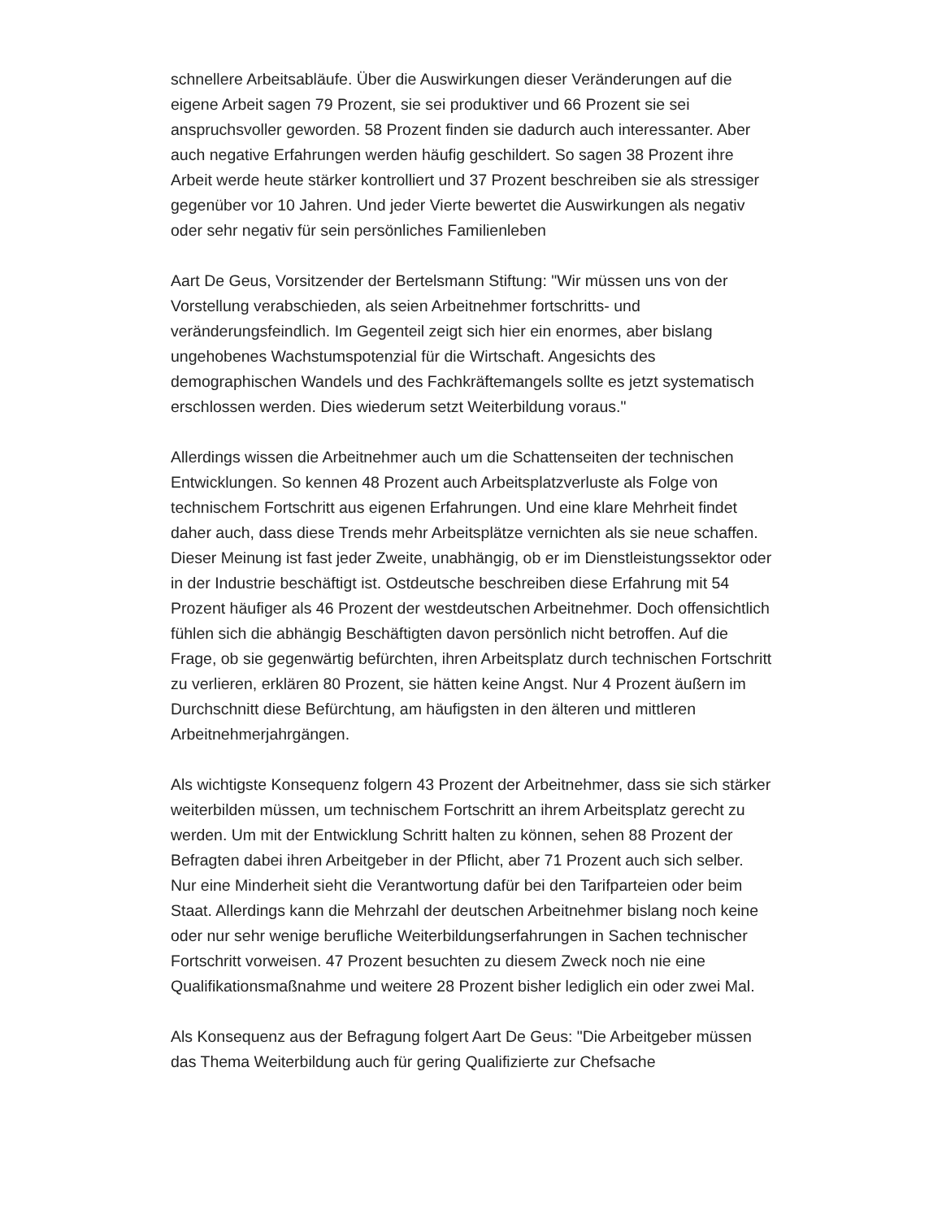schnellere Arbeitsabläufe. Über die Auswirkungen dieser Veränderungen auf die eigene Arbeit sagen 79 Prozent, sie sei produktiver und 66 Prozent sie sei anspruchsvoller geworden. 58 Prozent finden sie dadurch auch interessanter. Aber auch negative Erfahrungen werden häufig geschildert. So sagen 38 Prozent ihre Arbeit werde heute stärker kontrolliert und 37 Prozent beschreiben sie als stressiger gegenüber vor 10 Jahren. Und jeder Vierte bewertet die Auswirkungen als negativ oder sehr negativ für sein persönliches Familienleben
Aart De Geus, Vorsitzender der Bertelsmann Stiftung: "Wir müssen uns von der Vorstellung verabschieden, als seien Arbeitnehmer fortschritts- und veränderungsfeindlich. Im Gegenteil zeigt sich hier ein enormes, aber bislang ungehobenes Wachstumspotenzial für die Wirtschaft. Angesichts des demographischen Wandels und des Fachkräftemangels sollte es jetzt systematisch erschlossen werden. Dies wiederum setzt Weiterbildung voraus."
Allerdings wissen die Arbeitnehmer auch um die Schattenseiten der technischen Entwicklungen. So kennen 48 Prozent auch Arbeitsplatzverluste als Folge von technischem Fortschritt aus eigenen Erfahrungen. Und eine klare Mehrheit findet daher auch, dass diese Trends mehr Arbeitsplätze vernichten als sie neue schaffen. Dieser Meinung ist fast jeder Zweite, unabhängig, ob er im Dienstleistungssektor oder in der Industrie beschäftigt ist. Ostdeutsche beschreiben diese Erfahrung mit 54 Prozent häufiger als 46 Prozent der westdeutschen Arbeitnehmer. Doch offensichtlich fühlen sich die abhängig Beschäftigten davon persönlich nicht betroffen. Auf die Frage, ob sie gegenwärtig befürchten, ihren Arbeitsplatz durch technischen Fortschritt zu verlieren, erklären 80 Prozent, sie hätten keine Angst. Nur 4 Prozent äußern im Durchschnitt diese Befürchtung, am häufigsten in den älteren und mittleren Arbeitnehmerjahrgängen.
Als wichtigste Konsequenz folgern 43 Prozent der Arbeitnehmer, dass sie sich stärker weiterbilden müssen, um technischem Fortschritt an ihrem Arbeitsplatz gerecht zu werden. Um mit der Entwicklung Schritt halten zu können, sehen 88 Prozent der Befragten dabei ihren Arbeitgeber in der Pflicht, aber 71 Prozent auch sich selber. Nur eine Minderheit sieht die Verantwortung dafür bei den Tarifparteien oder beim Staat. Allerdings kann die Mehrzahl der deutschen Arbeitnehmer bislang noch keine oder nur sehr wenige berufliche Weiterbildungserfahrungen in Sachen technischer Fortschritt vorweisen. 47 Prozent besuchten zu diesem Zweck noch nie eine Qualifikationsmaßnahme und weitere 28 Prozent bisher lediglich ein oder zwei Mal.
Als Konsequenz aus der Befragung folgert Aart De Geus: "Die Arbeitgeber müssen das Thema Weiterbildung auch für gering Qualifizierte zur Chefsache